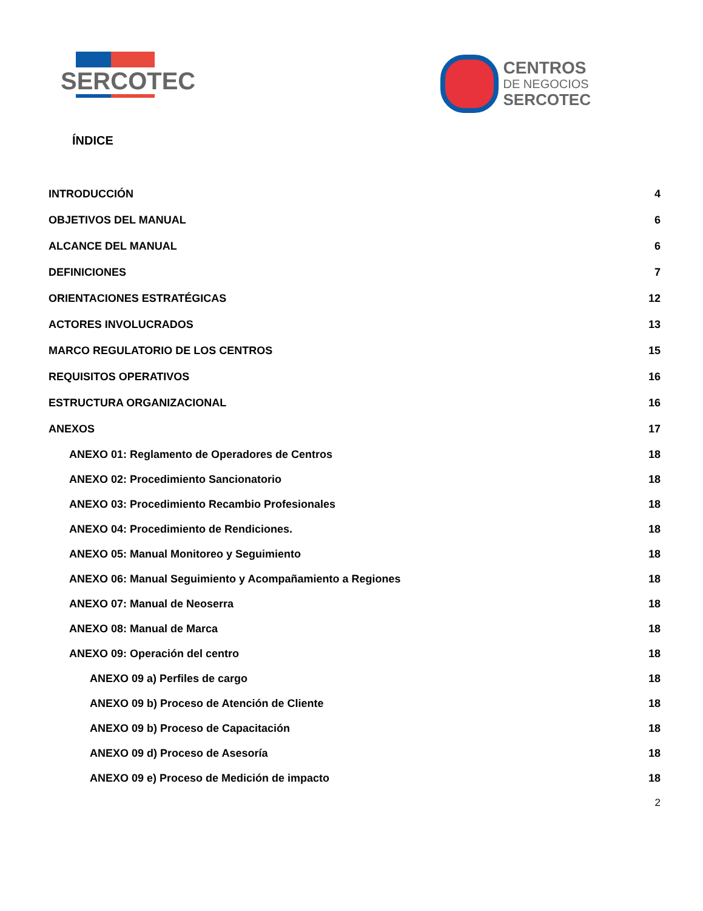SERCOTEC
CENTROS
DE NEGOCIOS
SERCOTEC
ÍNDICE
INTRODUCCIÓN 4
OBJETIVOS DEL MANUAL 6
ALCANCE DEL MANUAL 6
DEFINICIONES 7
ORIENTACIONES ESTRATÉGICAS 12
ACTORES INVOLUCRADOS 13
MARCO REGULATORIO DE LOS CENTROS 15
REQUISITOS OPERATIVOS 16
ESTRUCTURA ORGANIZACIONAL 16
ANEXOS 17
ANEXO 01: Reglamento de Operadores de Centros 18
ANEXO 02: Procedimiento Sancionatorio 18
ANEXO 03: Procedimiento Recambio Profesionales 18
ANEXO 04: Procedimiento de Rendiciones. 18
ANEXO 05: Manual Monitoreo y Seguimiento 18
ANEXO 06: Manual Seguimiento y Acompañamiento a Regiones 18
ANEXO 07: Manual de Neoserra 18
ANEXO 08: Manual de Marca 18
ANEXO 09: Operación del centro 18
ANEXO 09 a) Perfiles de cargo 18
ANEXO 09 b) Proceso de Atención de Cliente 18
ANEXO 09 b) Proceso de Capacitación 18
ANEXO 09 d) Proceso de Asesoría 18
ANEXO 09 e) Proceso de Medición de impacto 18
2